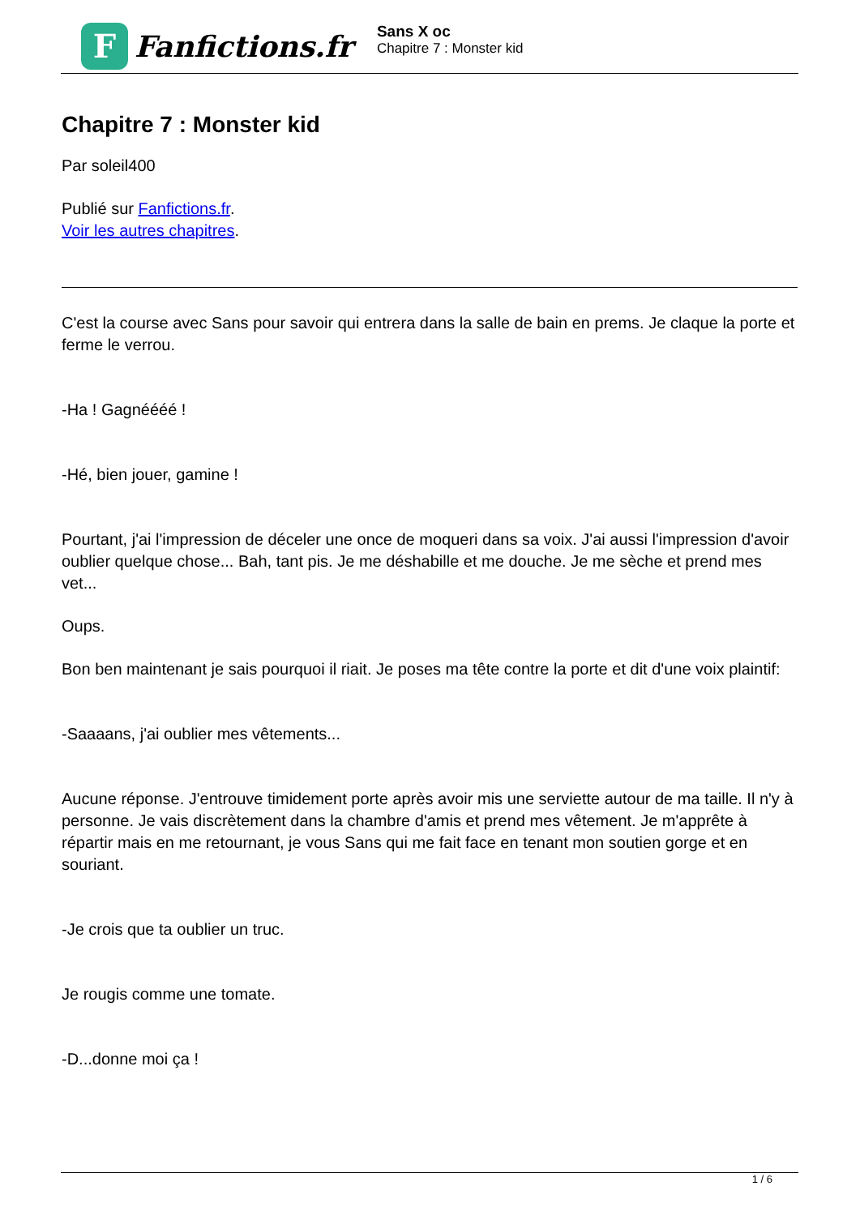F
Fanfictions.fr
Sans X oc
Chapitre 7 : Monster kid
Chapitre 7 : Monster kid
Par soleil400
Publié sur Fanfictions.fr.
Voir les autres chapitres.
C'est la course avec Sans pour savoir qui entrera dans la salle de bain en prems. Je claque la porte et ferme le verrou.
-Ha ! Gagnéééé !
-Hé, bien jouer, gamine !
Pourtant, j'ai l'impression de déceler une once de moqueri dans sa voix. J'ai aussi l'impression d'avoir oublier quelque chose... Bah, tant pis. Je me déshabille et me douche. Je me sèche et prend mes vet...
Oups.
Bon ben maintenant je sais pourquoi il riait. Je poses ma tête contre la porte et dit d'une voix plaintif:
-Saaaans, j'ai oublier mes vêtements...
Aucune réponse. J'entrouve timidement porte après avoir mis une serviette autour de ma taille. Il n'y à personne. Je vais discrètement dans la chambre d'amis et prend mes vêtement. Je m'apprête à répartir mais en me retournant, je vous Sans qui me fait face en tenant mon soutien gorge et en souriant.
-Je crois que ta oublier un truc.
Je rougis comme une tomate.
-D...donne moi ça !
1 / 6